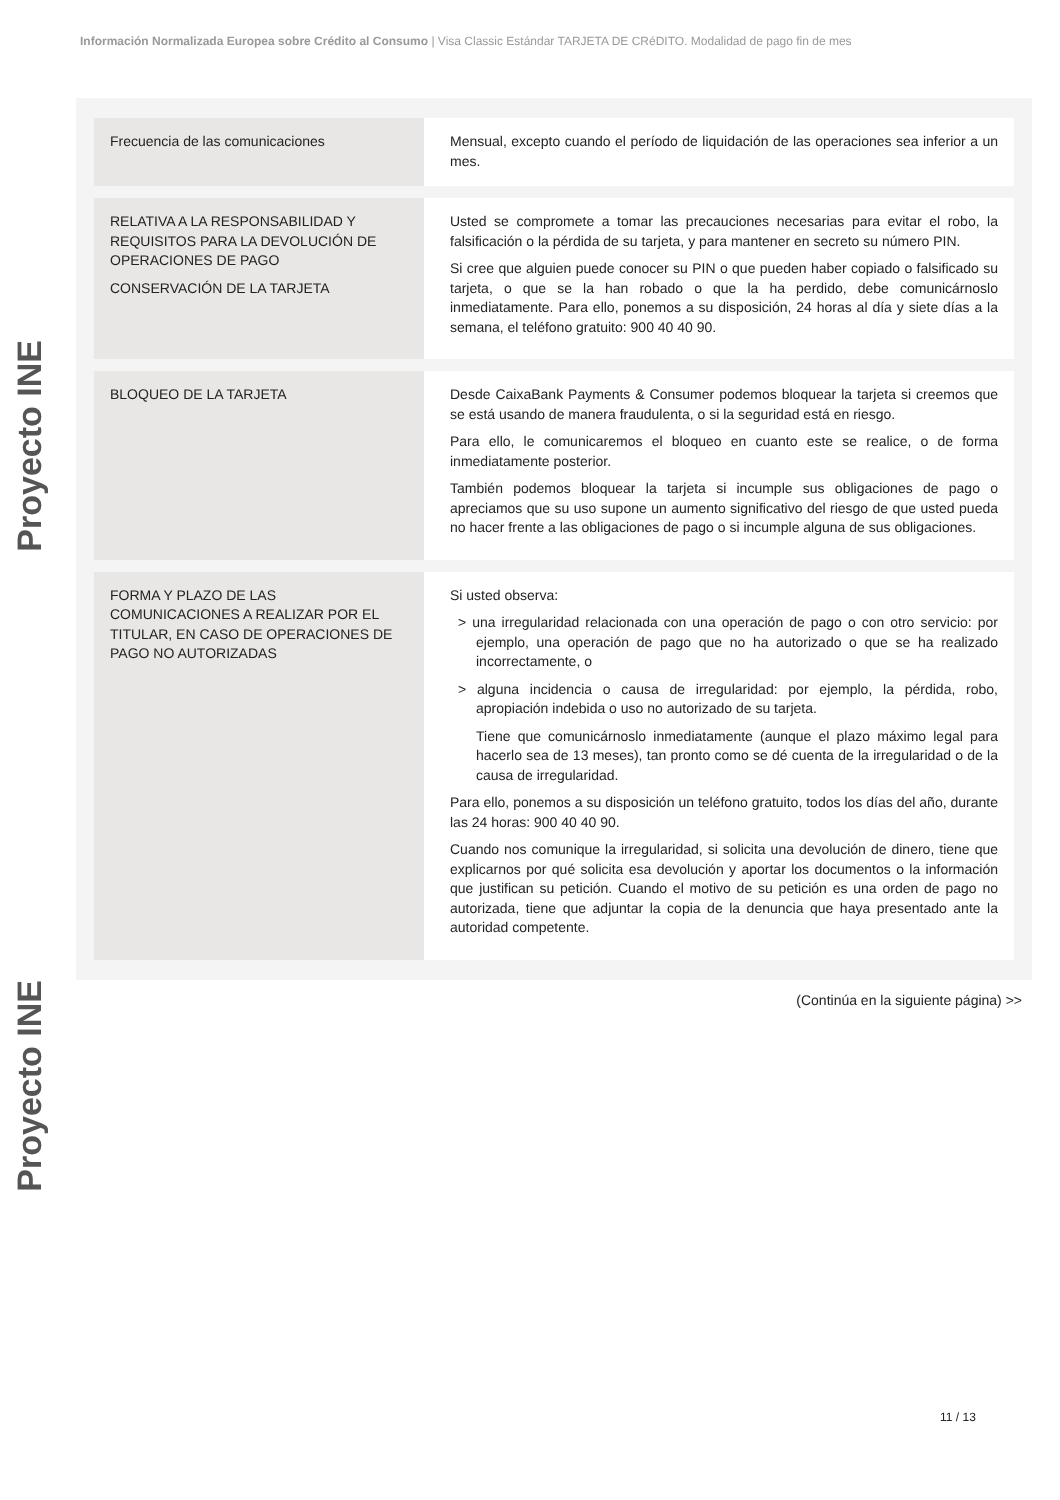Información Normalizada Europea sobre Crédito al Consumo | Visa Classic Estándar TARJETA DE CRéDITO. Modalidad de pago fin de mes
Proyecto INE
Proyecto INE
| Frecuencia de las comunicaciones | Mensual, excepto cuando el período de liquidación de las operaciones sea inferior a un mes. |
| RELATIVA A LA RESPONSABILIDAD Y REQUISITOS PARA LA DEVOLUCIÓN DE OPERACIONES DE PAGO CONSERVACIÓN DE LA TARJETA | Usted se compromete a tomar las precauciones necesarias para evitar el robo, la falsificación o la pérdida de su tarjeta, y para mantener en secreto su número PIN. Si cree que alguien puede conocer su PIN o que pueden haber copiado o falsificado su tarjeta, o que se la han robado o que la ha perdido, debe comunicárnoslo inmediatamente. Para ello, ponemos a su disposición, 24 horas al día y siete días a la semana, el teléfono gratuito: 900 40 40 90. |
| BLOQUEO DE LA TARJETA | Desde CaixaBank Payments & Consumer podemos bloquear la tarjeta si creemos que se está usando de manera fraudulenta, o si la seguridad está en riesgo. Para ello, le comunicaremos el bloqueo en cuanto este se realice, o de forma inmediatamente posterior. También podemos bloquear la tarjeta si incumple sus obligaciones de pago o apreciamos que su uso supone un aumento significativo del riesgo de que usted pueda no hacer frente a las obligaciones de pago o si incumple alguna de sus obligaciones. |
| FORMA Y PLAZO DE LAS COMUNICACIONES A REALIZAR POR EL TITULAR, EN CASO DE OPERACIONES DE PAGO NO AUTORIZADAS | Si usted observa: > una irregularidad relacionada con una operación de pago o con otro servicio: por ejemplo, una operación de pago que no ha autorizado o que se ha realizado incorrectamente, o > alguna incidencia o causa de irregularidad: por ejemplo, la pérdida, robo, apropiación indebida o uso no autorizado de su tarjeta. Tiene que comunicárnoslo inmediatamente (aunque el plazo máximo legal para hacerlo sea de 13 meses), tan pronto como se dé cuenta de la irregularidad o de la causa de irregularidad. Para ello, ponemos a su disposición un teléfono gratuito, todos los días del año, durante las 24 horas: 900 40 40 90. Cuando nos comunique la irregularidad, si solicita una devolución de dinero, tiene que explicarnos por qué solicita esa devolución y aportar los documentos o la información que justifican su petición. Cuando el motivo de su petición es una orden de pago no autorizada, tiene que adjuntar la copia de la denuncia que haya presentado ante la autoridad competente. |
(Continúa en la siguiente página) >>
11 / 13